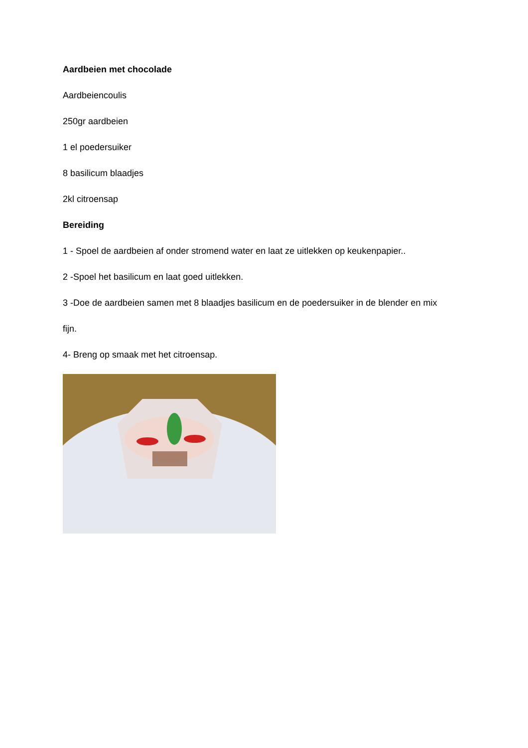Aardbeien met chocolade
Aardbeiencoulis
250gr aardbeien
1 el poedersuiker
8 basilicum blaadjes
2kl citroensap
Bereiding
1 - Spoel de aardbeien af onder stromend water en laat ze uitlekken op keukenpapier..
2 -Spoel het basilicum en laat goed uitlekken.
3 -Doe de aardbeien samen met 8 blaadjes basilicum en de poedersuiker in de blender en mix
fijn.
4- Breng op smaak met het citroensap.